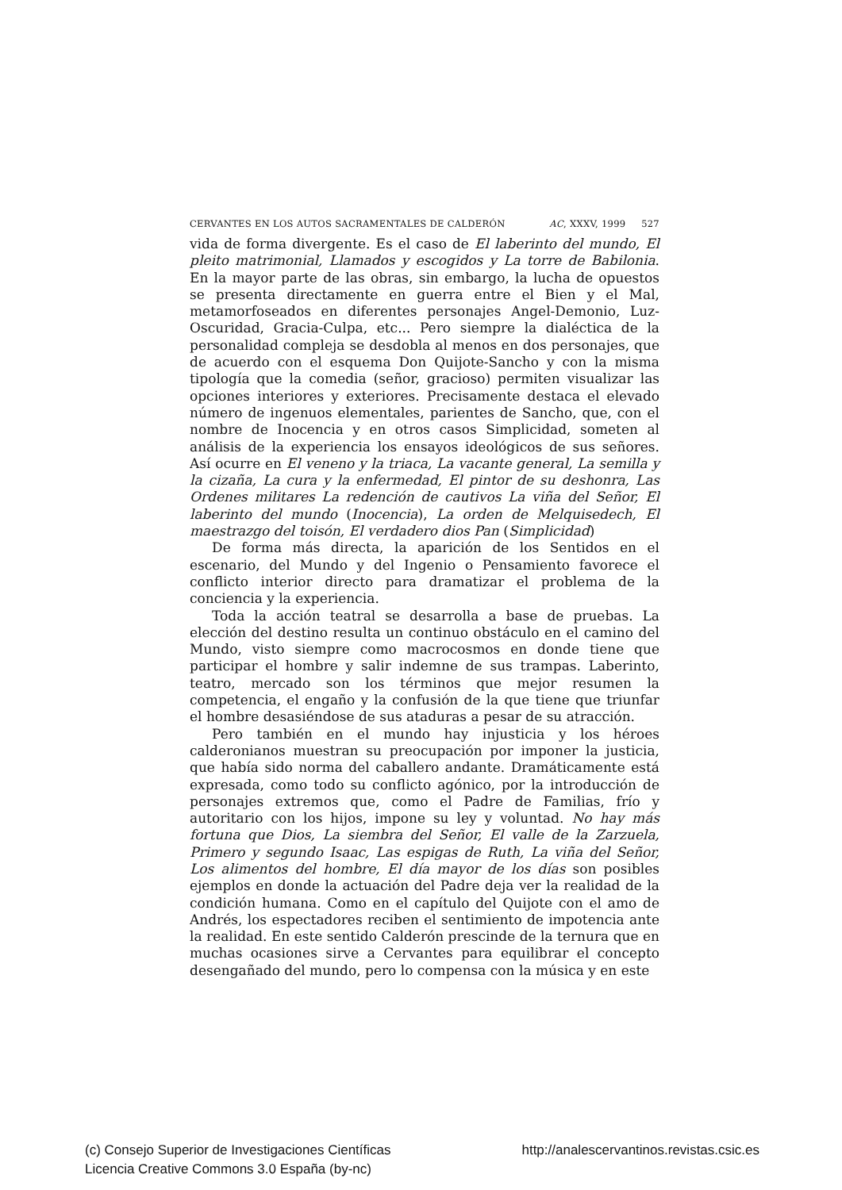CERVANTES EN LOS AUTOS SACRAMENTALES DE CALDERÓN AC, XXXV, 1999 527
vida de forma divergente. Es el caso de El laberinto del mundo, El pleito matrimonial, Llamados y escogidos y La torre de Babilonia. En la mayor parte de las obras, sin embargo, la lucha de opuestos se presenta directamente en guerra entre el Bien y el Mal, metamorfoseados en diferentes personajes Angel-Demonio, Luz- Oscuridad, Gracia-Culpa, etc... Pero siempre la dialéctica de la personalidad compleja se desdobla al menos en dos personajes, que de acuerdo con el esquema Don Quijote-Sancho y con la misma tipología que la comedia (señor, gracioso) permiten visualizar las opciones interiores y exteriores. Precisamente destaca el elevado número de ingenuos elementales, parientes de Sancho, que, con el nombre de Inocencia y en otros casos Simplicidad, someten al análisis de la experiencia los ensayos ideológicos de sus señores. Así ocurre en El veneno y la triaca, La vacante general, La semilla y la cizaña, La cura y la enfermedad, El pintor de su deshonra, Las Ordenes militares La redención de cautivos La viña del Señor, El laberinto del mundo (Inocencia), La orden de Melquisedech, El maestrazgo del toisón, El verdadero dios Pan (Simplicidad)
De forma más directa, la aparición de los Sentidos en el escenario, del Mundo y del Ingenio o Pensamiento favorece el conflicto interior directo para dramatizar el problema de la conciencia y la experiencia.
Toda la acción teatral se desarrolla a base de pruebas. La elección del destino resulta un continuo obstáculo en el camino del Mundo, visto siempre como macrocosmos en donde tiene que participar el hombre y salir indemne de sus trampas. Laberinto, teatro, mercado son los términos que mejor resumen la competencia, el engaño y la confusión de la que tiene que triunfar el hombre desasiéndose de sus ataduras a pesar de su atracción.
Pero también en el mundo hay injusticia y los héroes calderonianos muestran su preocupación por imponer la justicia, que había sido norma del caballero andante. Dramáticamente está expresada, como todo su conflicto agónico, por la introducción de personajes extremos que, como el Padre de Familias, frío y autoritario con los hijos, impone su ley y voluntad. No hay más fortuna que Dios, La siembra del Señor, El valle de la Zarzuela, Primero y segundo Isaac, Las espigas de Ruth, La viña del Señor, Los alimentos del hombre, El día mayor de los días son posibles ejemplos en donde la actuación del Padre deja ver la realidad de la condición humana. Como en el capítulo del Quijote con el amo de Andrés, los espectadores reciben el sentimiento de impotencia ante la realidad. En este sentido Calderón prescinde de la ternura que en muchas ocasiones sirve a Cervantes para equilibrar el concepto desengañado del mundo, pero lo compensa con la música y en este
(c) Consejo Superior de Investigaciones Científicas
Licencia Creative Commons 3.0 España (by-nc)
http://analescervantinos.revistas.csic.es